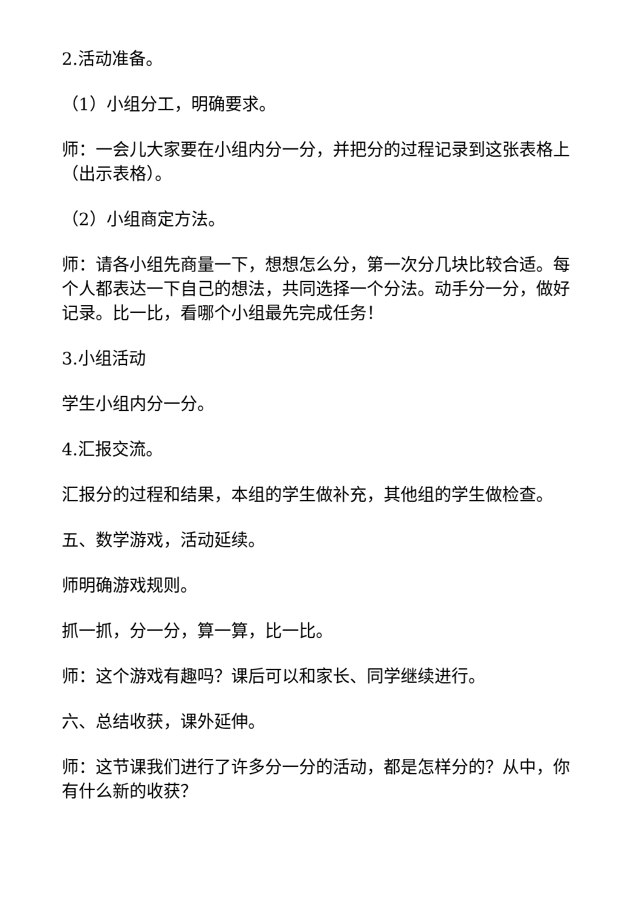2.活动准备。
（1）小组分工，明确要求。
师：一会儿大家要在小组内分一分，并把分的过程记录到这张表格上（出示表格）。
（2）小组商定方法。
师：请各小组先商量一下，想想怎么分，第一次分几块比较合适。每个人都表达一下自己的想法，共同选择一个分法。动手分一分，做好记录。比一比，看哪个小组最先完成任务！
3.小组活动
学生小组内分一分。
4.汇报交流。
汇报分的过程和结果，本组的学生做补充，其他组的学生做检查。
五、数学游戏，活动延续。
师明确游戏规则。
抓一抓，分一分，算一算，比一比。
师：这个游戏有趣吗？课后可以和家长、同学继续进行。
六、总结收获，课外延伸。
师：这节课我们进行了许多分一分的活动，都是怎样分的？从中，你有什么新的收获？